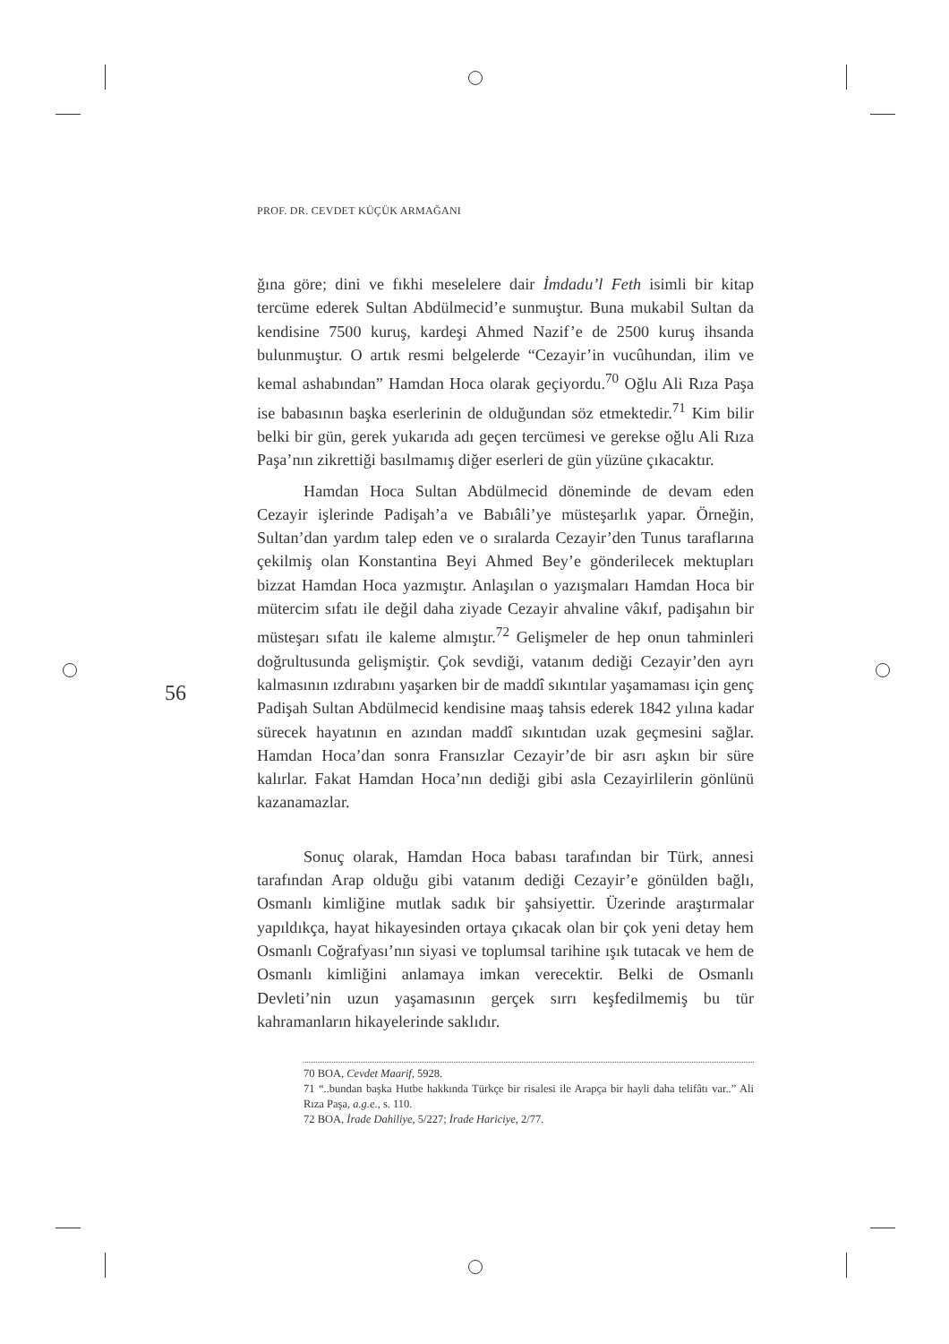PROF. DR. CEVDET KÜÇÜK ARMAĞANI
56
ğına göre; dini ve fıkhi meselelere dair İmdadu’l Feth isimli bir kitap tercüme ederek Sultan Abdülmecid’e sunmuştur. Buna mukabil Sultan da kendisine 7500 kuruş, kardeşi Ahmed Nazif’e de 2500 kuruş ihsanda bulunmuştur. O artık resmi belgelerde “Cezayir’in vucûhundan, ilim ve kemal ashabından” Hamdan Hoca olarak geçiyordu.<sup>70</sup> Oğlu Ali Rıza Paşa ise babasının başka eserlerinin de olduğundan söz etmektedir.<sup>71</sup> Kim bilir belki bir gün, gerek yukarıda adı geçen tercümesi ve gerekse oğlu Ali Rıza Paşa’nın zikrettiği basılmamış diğer eserleri de gün yüzüne çıkacaktır.
Hamdan Hoca Sultan Abdülmecid döneminde de devam eden Cezayir işlerinde Padişah’a ve Babıâli’ye müsteşarlık yapar. Örneğin, Sultan’dan yardım talep eden ve o sıralarda Cezayir’den Tunus taraflarına çekilmiş olan Konstantina Beyi Ahmed Bey’e gönderilecek mektupları bizzat Hamdan Hoca yazmıştır. Anlaşılan o yazışmaları Hamdan Hoca bir mütercim sıfatı ile değil daha ziyade Cezayir ahvaline vâkıf, padişahın bir müsteşarı sıfatı ile kaleme almıştır.<sup>72</sup> Gelişmeler de hep onun tahminleri doğrultusunda gelişmiştir. Çok sevdiği, vatanım dediği Cezayir’den ayrı kalmasının ızdırabını yaşarken bir de maddî sıkıntılar yaşamaması için genç Padişah Sultan Abdülmecid kendisine maaş tahsis ederek 1842 yılına kadar sürecek hayatının en azından maddî sıkıntıdan uzak geçmesini sağlar. Hamdan Hoca’dan sonra Fransızlar Cezayir’de bir asrı aşkın bir süre kalırlar. Fakat Hamdan Hoca’nın dediği gibi asla Cezayirlilerin gönlünü kazanamazlar.
Sonuç olarak, Hamdan Hoca babası tarafından bir Türk, annesi tarafından Arap olduğu gibi vatanım dediği Cezayir’e gönülden bağlı, Osmanlı kimliğine mutlak sadık bir şahsiyettir. Üzerinde araştırmalar yapıldıkça, hayat hikayesinden ortaya çıkacak olan bir çok yeni detay hem Osmanlı Coğrafyası’nın siyasi ve toplumsal tarihine ışık tutacak ve hem de Osmanlı kimliğini anlamaya imkan verecektir. Belki de Osmanlı Devleti’nin uzun yaşamasının gerçek sırrı keşfedilmemiş bu tür kahramanların hikayelerinde saklıdır.
70 BOA, Cevdet Maarif, 5928.
71 “..bundan başka Hutbe hakkında Türkçe bir risalesi ile Arapça bir hayli daha telifâtı var..” Ali Rıza Paşa, a.g.e., s. 110.
72 BOA, İrade Dahiliye, 5/227; İrade Hariciye, 2/77.